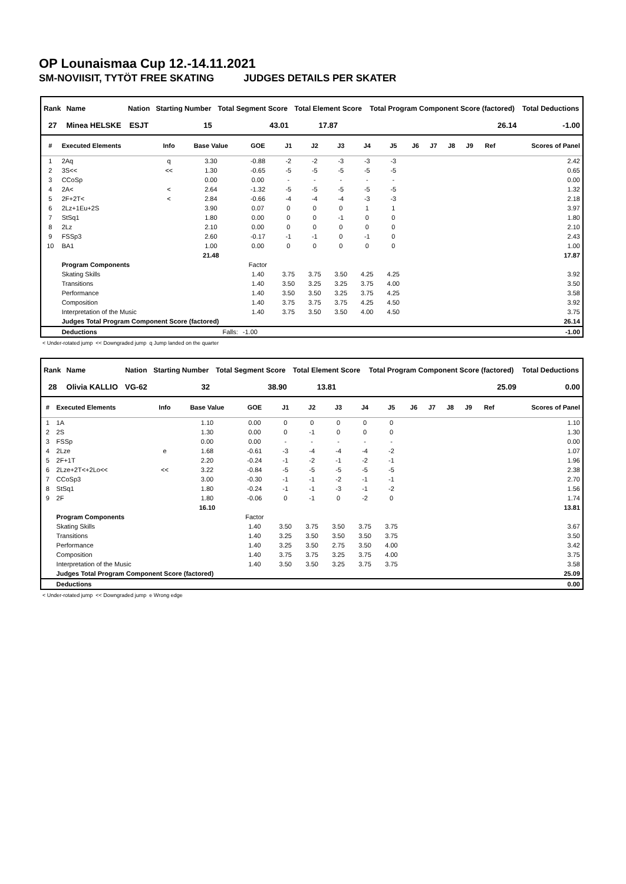OP Lounaismaa Cup 12.-14.11.2021
SM-NOVIISIT, TYTÖT FREE SKATING JUDGES DETAILS PER SKATER
| Rank | Name | Nation | Starting Number | Total Segment Score | Total Element Score | Total Program Component Score (factored) | Total Deductions |
| --- | --- | --- | --- | --- | --- | --- | --- |
| 27 | Minea HELSKE | ESJT | 15 | 43.01 | 17.87 | 26.14 | -1.00 |
| # | Executed Elements | Info | Base Value | GOE | J1 | J2 | J3 | J4 | J5 | J6 | J7 | J8 | J9 | Ref | Scores of Panel |
| --- | --- | --- | --- | --- | --- | --- | --- | --- | --- | --- | --- | --- | --- | --- | --- |
| 1 | 2Aq | q | 3.30 | -0.88 | -2 | -2 | -3 | -3 | -3 | | | | | | 2.42 |
| 2 | 3S<< | << | 1.30 | -0.65 | -5 | -5 | -5 | -5 | -5 | | | | | | 0.65 |
| 3 | CCoSp | | 0.00 | 0.00 | - | - | - | - | - | | | | | | 0.00 |
| 4 | 2A< | < | 2.64 | -1.32 | -5 | -5 | -5 | -5 | -5 | | | | | | 1.32 |
| 5 | 2F+2T< | < | 2.84 | -0.66 | -4 | -4 | -4 | -3 | -3 | | | | | | 2.18 |
| 6 | 2Lz+1Eu+2S | | 3.90 | 0.07 | 0 | 0 | 0 | 1 | 1 | | | | | | 3.97 |
| 7 | StSq1 | | 1.80 | 0.00 | 0 | 0 | -1 | 0 | 0 | | | | | | 1.80 |
| 8 | 2Lz | | 2.10 | 0.00 | 0 | 0 | 0 | 0 | 0 | | | | | | 2.10 |
| 9 | FSSp3 | | 2.60 | -0.17 | -1 | -1 | 0 | -1 | 0 | | | | | | 2.43 |
| 10 | BA1 | | 1.00 | 0.00 | 0 | 0 | 0 | 0 | 0 | | | | | | 1.00 |
| | | | 21.48 | | | | | | | | | | | | 17.87 |
| | Program Components | | | Factor | | | | | | | | | | | |
| | Skating Skills | | | 1.40 | 3.75 | 3.75 | 3.50 | 4.25 | 4.25 | | | | | | 3.92 |
| | Transitions | | | 1.40 | 3.50 | 3.25 | 3.25 | 3.75 | 4.00 | | | | | | 3.50 |
| | Performance | | | 1.40 | 3.50 | 3.50 | 3.25 | 3.75 | 4.25 | | | | | | 3.58 |
| | Composition | | | 1.40 | 3.75 | 3.75 | 3.75 | 4.25 | 4.50 | | | | | | 3.92 |
| | Interpretation of the Music | | | 1.40 | 3.75 | 3.50 | 3.50 | 4.00 | 4.50 | | | | | | 3.75 |
| | Judges Total Program Component Score (factored) | | | | | | | | | | | | | | 26.14 |
| | Deductions | Falls: | | -1.00 | | | | | | | | | | | -1.00 |
< Under-rotated jump << Downgraded jump q Jump landed on the quarter
| Rank | Name | Nation | Starting Number | Total Segment Score | Total Element Score | Total Program Component Score (factored) | Total Deductions |
| --- | --- | --- | --- | --- | --- | --- | --- |
| 28 | Olivia KALLIO | VG-62 | 32 | 38.90 | 13.81 | 25.09 | 0.00 |
| # | Executed Elements | Info | Base Value | GOE | J1 | J2 | J3 | J4 | J5 | J6 | J7 | J8 | J9 | Ref | Scores of Panel |
| --- | --- | --- | --- | --- | --- | --- | --- | --- | --- | --- | --- | --- | --- | --- | --- |
| 1 | 1A | | 1.10 | 0.00 | 0 | 0 | 0 | 0 | 0 | | | | | | 1.10 |
| 2 | 2S | | 1.30 | 0.00 | 0 | -1 | 0 | 0 | 0 | | | | | | 1.30 |
| 3 | FSSp | | 0.00 | 0.00 | - | - | - | - | - | | | | | | 0.00 |
| 4 | 2Lze | e | 1.68 | -0.61 | -3 | -4 | -4 | -4 | -2 | | | | | | 1.07 |
| 5 | 2F+1T | | 2.20 | -0.24 | -1 | -2 | -1 | -2 | -1 | | | | | | 1.96 |
| 6 | 2Lze+2T<+2Lo<< | << | 3.22 | -0.84 | -5 | -5 | -5 | -5 | -5 | | | | | | 2.38 |
| 7 | CCoSp3 | | 3.00 | -0.30 | -1 | -1 | -2 | -1 | -1 | | | | | | 2.70 |
| 8 | StSq1 | | 1.80 | -0.24 | -1 | -1 | -3 | -1 | -2 | | | | | | 1.56 |
| 9 | 2F | | 1.80 | -0.06 | 0 | -1 | 0 | -2 | 0 | | | | | | 1.74 |
| | | | 16.10 | | | | | | | | | | | | 13.81 |
| | Program Components | | | Factor | | | | | | | | | | | |
| | Skating Skills | | | 1.40 | 3.50 | 3.75 | 3.50 | 3.75 | 3.75 | | | | | | 3.67 |
| | Transitions | | | 1.40 | 3.25 | 3.50 | 3.50 | 3.50 | 3.75 | | | | | | 3.50 |
| | Performance | | | 1.40 | 3.25 | 3.50 | 2.75 | 3.50 | 4.00 | | | | | | 3.42 |
| | Composition | | | 1.40 | 3.75 | 3.75 | 3.25 | 3.75 | 4.00 | | | | | | 3.75 |
| | Interpretation of the Music | | | 1.40 | 3.50 | 3.50 | 3.25 | 3.75 | 3.75 | | | | | | 3.58 |
| | Judges Total Program Component Score (factored) | | | | | | | | | | | | | | 25.09 |
| | Deductions | | | | | | | | | | | | | | 0.00 |
< Under-rotated jump << Downgraded jump e Wrong edge